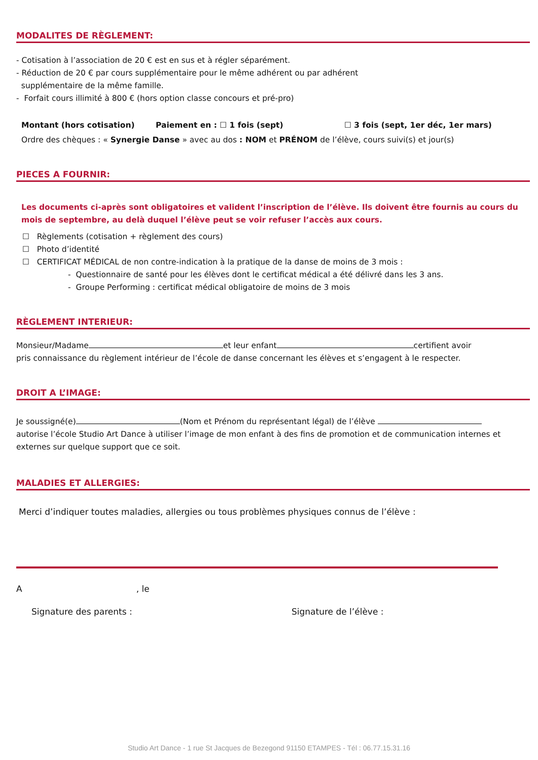MODALITES DE RÈGLEMENT:
- Cotisation à l’association de 20 € est en sus et à régler séparément.
- Réduction de 20 € par cours supplémentaire pour le même adhérent ou par adhérent
supplémentaire de la même famille.
- Forfait cours illimité à 800 € (hors option classe concours et pré-pro)
Montant (hors cotisation) Paiement en : ☐ 1 fois (sept) ☐ 3 fois (sept, 1er déc, 1er mars)
Ordre des chèques : « Synergie Danse » avec au dos : NOM et PRÉNOM de l’élève, cours suivi(s) et jour(s)
PIECES A FOURNIR:
Les documents ci-après sont obligatoires et valident l’inscription de l’élève. Ils doivent être fournis au cours du mois de septembre, au delà duquel l’élève peut se voir refuser l’accès aux cours.
☐ Règlements (cotisation + règlement des cours)
☐ Photo d’identité
☐ CERTIFICAT MÉDICAL de non contre-indication à la pratique de la danse de moins de 3 mois :
- Questionnaire de santé pour les élèves dont le certificat médical a été délivré dans les 3 ans.
- Groupe Performing : certificat médical obligatoire de moins de 3 mois
RÈGLEMENT INTERIEUR:
Monsieur/Madame et leur enfant certifient avoir
pris connaissance du règlement intérieur de l’école de danse concernant les élèves et s’engagent à le respecter.
DROIT A L’IMAGE:
Je soussigné(e) (Nom et Prénom du représentant légal) de l’élève
autorise l’école Studio Art Dance à utiliser l’image de mon enfant à des fins de promotion et de communication internes et externes sur quelque support que ce soit.
MALADIES ET ALLERGIES:
Merci d’indiquer toutes maladies, allergies ou tous problèmes physiques connus de l’élève :
A , le
Signature des parents : Signature de l’élève :
Studio Art Dance - 1 rue St Jacques de Bezegond 91150 ETAMPES - Tél : 06.77.15.31.16